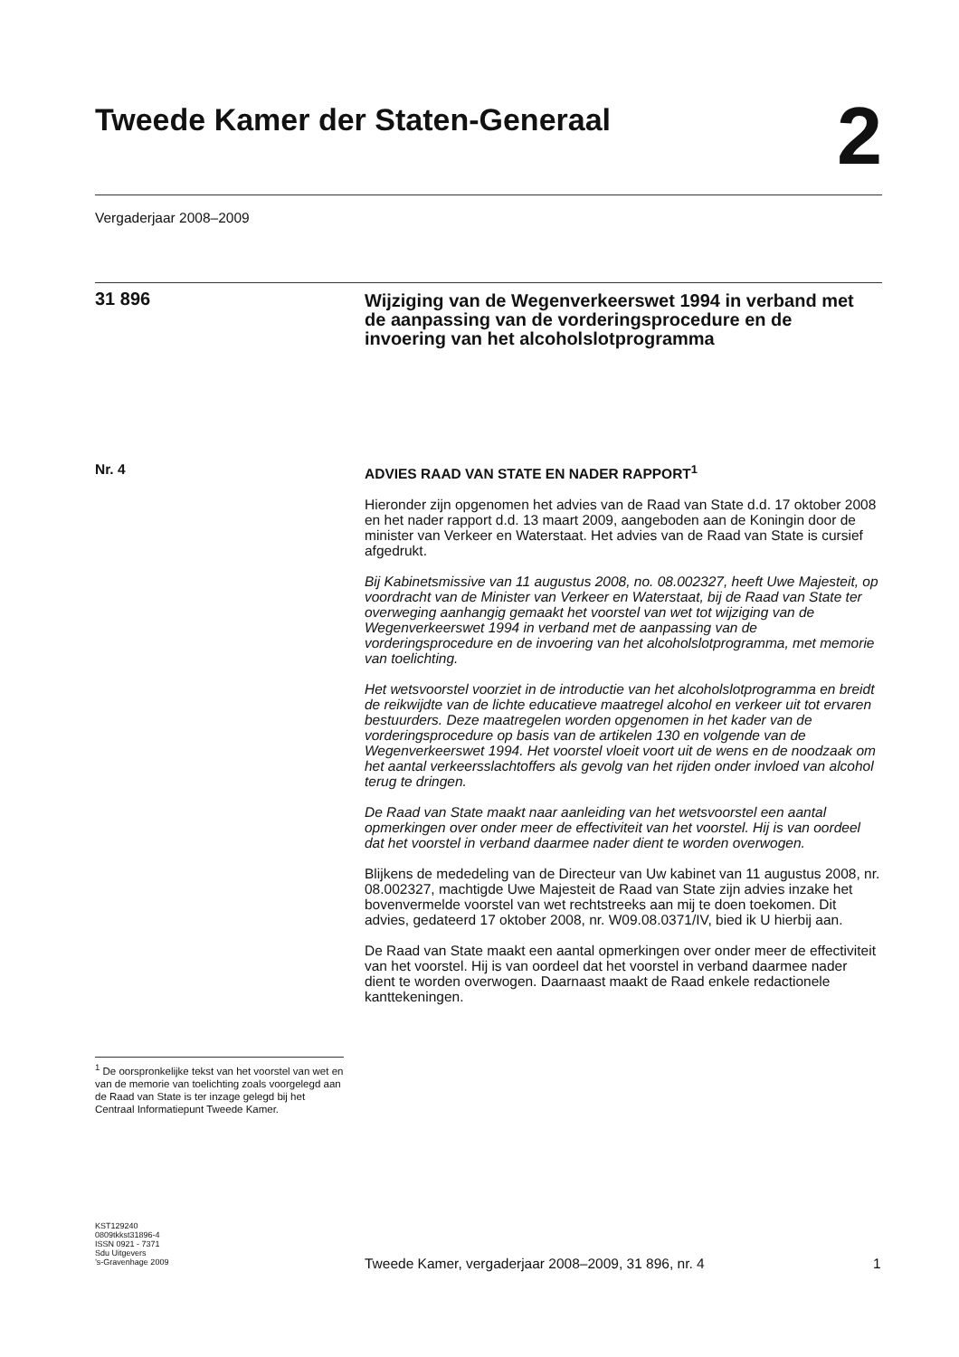Tweede Kamer der Staten-Generaal
2
Vergaderjaar 2008–2009
31 896
Wijziging van de Wegenverkeerswet 1994 in verband met de aanpassing van de vorderingsprocedure en de invoering van het alcoholslotprogramma
Nr. 4
ADVIES RAAD VAN STATE EN NADER RAPPORT<sup>1</sup>
Hieronder zijn opgenomen het advies van de Raad van State d.d. 17 oktober 2008 en het nader rapport d.d. 13 maart 2009, aangeboden aan de Koningin door de minister van Verkeer en Waterstaat. Het advies van de Raad van State is cursief afgedrukt.
Bij Kabinetsmissive van 11 augustus 2008, no. 08.002327, heeft Uwe Majesteit, op voordracht van de Minister van Verkeer en Waterstaat, bij de Raad van State ter overweging aanhangig gemaakt het voorstel van wet tot wijziging van de Wegenverkeerswet 1994 in verband met de aanpassing van de vorderingsprocedure en de invoering van het alcoholslotprogramma, met memorie van toelichting.
Het wetsvoorstel voorziet in de introductie van het alcoholslotprogramma en breidt de reikwijdte van de lichte educatieve maatregel alcohol en verkeer uit tot ervaren bestuurders. Deze maatregelen worden opgenomen in het kader van de vorderingsprocedure op basis van de artikelen 130 en volgende van de Wegenverkeerswet 1994. Het voorstel vloeit voort uit de wens en de noodzaak om het aantal verkeersslachtoffers als gevolg van het rijden onder invloed van alcohol terug te dringen.
De Raad van State maakt naar aanleiding van het wetsvoorstel een aantal opmerkingen over onder meer de effectiviteit van het voorstel. Hij is van oordeel dat het voorstel in verband daarmee nader dient te worden overwogen.
Blijkens de mededeling van de Directeur van Uw kabinet van 11 augustus 2008, nr. 08.002327, machtigde Uwe Majesteit de Raad van State zijn advies inzake het bovenvermelde voorstel van wet rechtstreeks aan mij te doen toekomen. Dit advies, gedateerd 17 oktober 2008, nr. W09.08.0371/IV, bied ik U hierbij aan.
De Raad van State maakt een aantal opmerkingen over onder meer de effectiviteit van het voorstel. Hij is van oordeel dat het voorstel in verband daarmee nader dient te worden overwogen. Daarnaast maakt de Raad enkele redactionele kanttekeningen.
<sup>1</sup> De oorspronkelijke tekst van het voorstel van wet en van de memorie van toelichting zoals voorgelegd aan de Raad van State is ter inzage gelegd bij het Centraal Informatiepunt Tweede Kamer.
KST129240
0809tkkst31896-4
ISSN 0921 - 7371
Sdu Uitgevers
’s-Gravenhage 2009
Tweede Kamer, vergaderjaar 2008–2009, 31 896, nr. 4
1